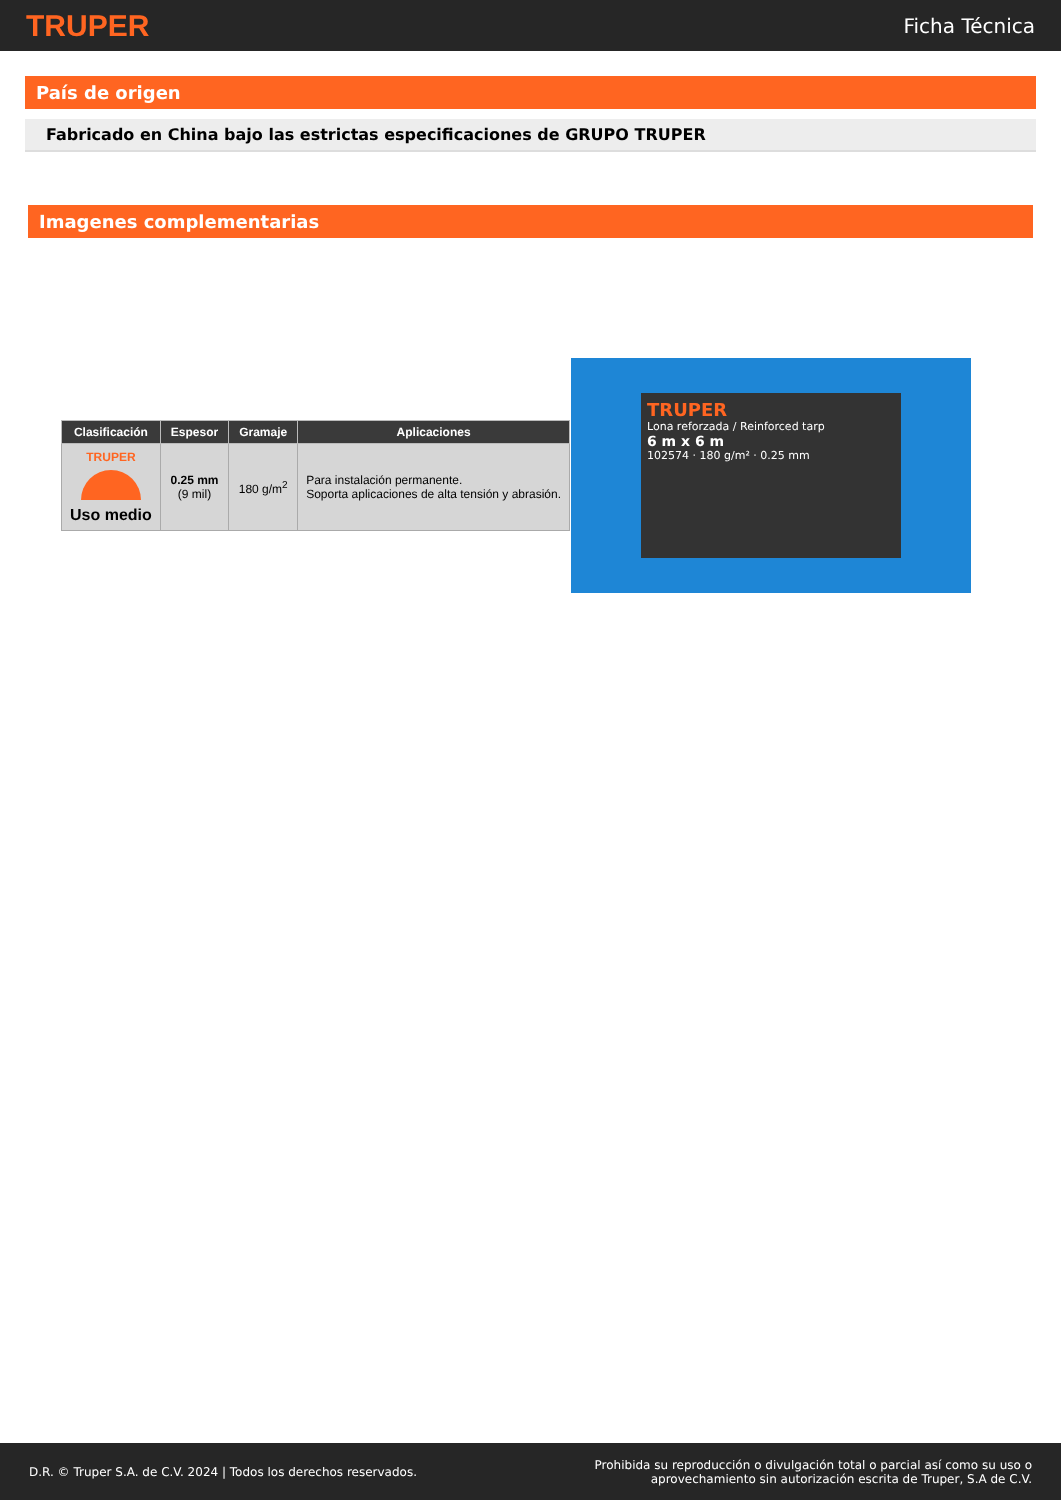TRUPER Ficha Técnica
País de origen
Fabricado en China bajo las estrictas especificaciones de GRUPO TRUPER
Imagenes complementarias
| Clasificación | Espesor | Gramaje | Aplicaciones |
| --- | --- | --- | --- |
| TRUPER Uso medio | 0.25 mm (9 mil) | 180 g/m<sup>2</sup> | Para instalación permanente. Soporta aplicaciones de alta tensión y abrasión. |
TRUPER
Lona reforzada / Reinforced tarp
6 m x 6 m
102574 · 180 g/m² · 0.25 mm
D.R. © Truper S.A. de C.V. 2024 | Todos los derechos reservados. Prohibida su reproducción o divulgación total o parcial así como su uso o
aprovechamiento sin autorización escrita de Truper, S.A de C.V.